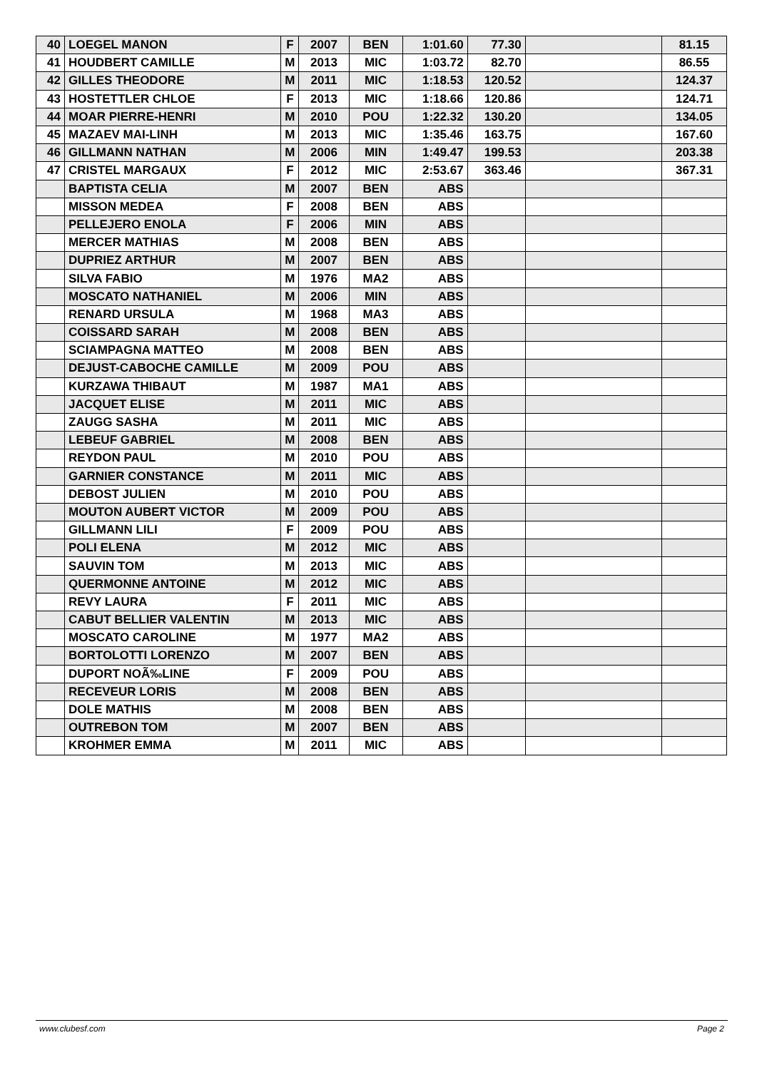| 40 | LOEGEL MANON | F | 2007 | BEN | 1:01.60 | 77.30 | | 81.15 |
| 41 | HOUDBERT CAMILLE | M | 2013 | MIC | 1:03.72 | 82.70 | | 86.55 |
| 42 | GILLES THEODORE | M | 2011 | MIC | 1:18.53 | 120.52 | | 124.37 |
| 43 | HOSTETTLER CHLOE | F | 2013 | MIC | 1:18.66 | 120.86 | | 124.71 |
| 44 | MOAR PIERRE-HENRI | M | 2010 | POU | 1:22.32 | 130.20 | | 134.05 |
| 45 | MAZAEV MAI-LINH | M | 2013 | MIC | 1:35.46 | 163.75 | | 167.60 |
| 46 | GILLMANN NATHAN | M | 2006 | MIN | 1:49.47 | 199.53 | | 203.38 |
| 47 | CRISTEL MARGAUX | F | 2012 | MIC | 2:53.67 | 363.46 | | 367.31 |
| | BAPTISTA CELIA | M | 2007 | BEN | ABS | | | |
| | MISSON MEDEA | F | 2008 | BEN | ABS | | | |
| | PELLEJERO ENOLA | F | 2006 | MIN | ABS | | | |
| | MERCER MATHIAS | M | 2008 | BEN | ABS | | | |
| | DUPRIEZ ARTHUR | M | 2007 | BEN | ABS | | | |
| | SILVA FABIO | M | 1976 | MA2 | ABS | | | |
| | MOSCATO NATHANIEL | M | 2006 | MIN | ABS | | | |
| | RENARD URSULA | M | 1968 | MA3 | ABS | | | |
| | COISSARD SARAH | M | 2008 | BEN | ABS | | | |
| | SCIAMPAGNA MATTEO | M | 2008 | BEN | ABS | | | |
| | DEJUST-CABOCHE CAMILLE | M | 2009 | POU | ABS | | | |
| | KURZAWA THIBAUT | M | 1987 | MA1 | ABS | | | |
| | JACQUET ELISE | M | 2011 | MIC | ABS | | | |
| | ZAUGG SASHA | M | 2011 | MIC | ABS | | | |
| | LEBEUF GABRIEL | M | 2008 | BEN | ABS | | | |
| | REYDON PAUL | M | 2010 | POU | ABS | | | |
| | GARNIER CONSTANCE | M | 2011 | MIC | ABS | | | |
| | DEBOST JULIEN | M | 2010 | POU | ABS | | | |
| | MOUTON AUBERT VICTOR | M | 2009 | POU | ABS | | | |
| | GILLMANN LILI | F | 2009 | POU | ABS | | | |
| | POLI ELENA | M | 2012 | MIC | ABS | | | |
| | SAUVIN TOM | M | 2013 | MIC | ABS | | | |
| | QUERMONNE ANTOINE | M | 2012 | MIC | ABS | | | |
| | REVY LAURA | F | 2011 | MIC | ABS | | | |
| | CABUT BELLIER VALENTIN | M | 2013 | MIC | ABS | | | |
| | MOSCATO CAROLINE | M | 1977 | MA2 | ABS | | | |
| | BORTOLOTTI LORENZO | M | 2007 | BEN | ABS | | | |
| | DUPORT NOÃ‰LINE | F | 2009 | POU | ABS | | | |
| | RECEVEUR LORIS | M | 2008 | BEN | ABS | | | |
| | DOLE MATHIS | M | 2008 | BEN | ABS | | | |
| | OUTREBON TOM | M | 2007 | BEN | ABS | | | |
| | KROHMER EMMA | M | 2011 | MIC | ABS | | | |
www.clubesf.com Page 2